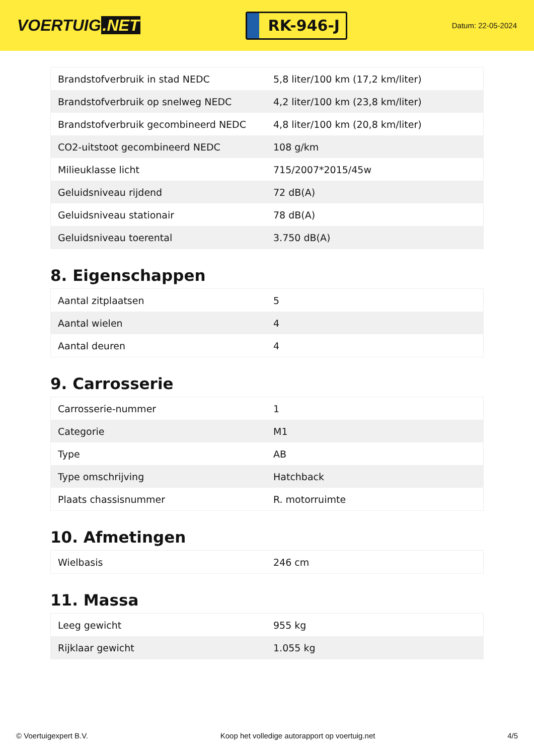VOERTUIG.NET
RK-946-J
Datum: 22-05-2024
| Brandstofverbruik in stad NEDC | 5,8 liter/100 km (17,2 km/liter) |
| Brandstofverbruik op snelweg NEDC | 4,2 liter/100 km (23,8 km/liter) |
| Brandstofverbruik gecombineerd NEDC | 4,8 liter/100 km (20,8 km/liter) |
| CO2-uitstoot gecombineerd NEDC | 108 g/km |
| Milieuklasse licht | 715/2007*2015/45w |
| Geluidsniveau rijdend | 72 dB(A) |
| Geluidsniveau stationair | 78 dB(A) |
| Geluidsniveau toerental | 3.750 dB(A) |
8. Eigenschappen
| Aantal zitplaatsen | 5 |
| Aantal wielen | 4 |
| Aantal deuren | 4 |
9. Carrosserie
| Carrosserie-nummer | 1 |
| Categorie | M1 |
| Type | AB |
| Type omschrijving | Hatchback |
| Plaats chassisnummer | R. motorruimte |
10. Afmetingen
| Wielbasis | 246 cm |
11. Massa
| Leeg gewicht | 955 kg |
| Rijklaar gewicht | 1.055 kg |
© Voertuigexpert B.V. Koop het volledige autorapport op voertuig.net 4/5